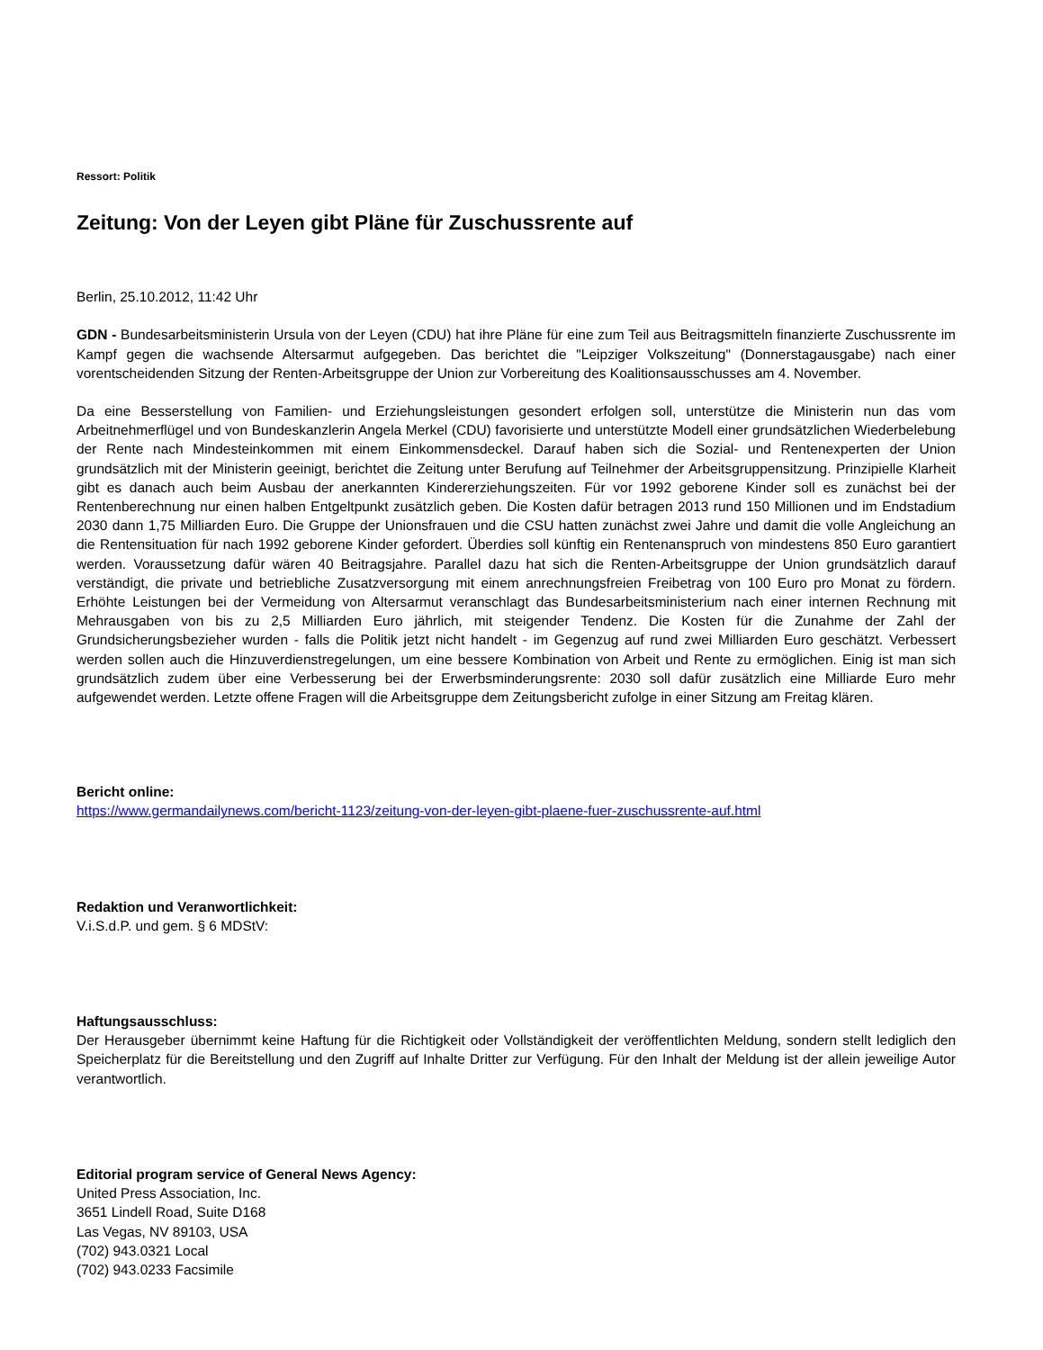Ressort: Politik
Zeitung: Von der Leyen gibt Pläne für Zuschussrente auf
Berlin, 25.10.2012, 11:42 Uhr
GDN - Bundesarbeitsministerin Ursula von der Leyen (CDU) hat ihre Pläne für eine zum Teil aus Beitragsmitteln finanzierte Zuschussrente im Kampf gegen die wachsende Altersarmut aufgegeben. Das berichtet die "Leipziger Volkszeitung" (Donnerstagausgabe) nach einer vorentscheidenden Sitzung der Renten-Arbeitsgruppe der Union zur Vorbereitung des Koalitionsausschusses am 4. November.
Da eine Besserstellung von Familien- und Erziehungsleistungen gesondert erfolgen soll, unterstütze die Ministerin nun das vom Arbeitnehmerflügel und von Bundeskanzlerin Angela Merkel (CDU) favorisierte und unterstützte Modell einer grundsätzlichen Wiederbelebung der Rente nach Mindesteinkommen mit einem Einkommensdeckel. Darauf haben sich die Sozial- und Rentenexperten der Union grundsätzlich mit der Ministerin geeinigt, berichtet die Zeitung unter Berufung auf Teilnehmer der Arbeitsgruppensitzung. Prinzipielle Klarheit gibt es danach auch beim Ausbau der anerkannten Kindererziehungszeiten. Für vor 1992 geborene Kinder soll es zunächst bei der Rentenberechnung nur einen halben Entgeltpunkt zusätzlich geben. Die Kosten dafür betragen 2013 rund 150 Millionen und im Endstadium 2030 dann 1,75 Milliarden Euro. Die Gruppe der Unionsfrauen und die CSU hatten zunächst zwei Jahre und damit die volle Angleichung an die Rentensituation für nach 1992 geborene Kinder gefordert. Überdies soll künftig ein Rentenanspruch von mindestens 850 Euro garantiert werden. Voraussetzung dafür wären 40 Beitragsjahre. Parallel dazu hat sich die Renten-Arbeitsgruppe der Union grundsätzlich darauf verständigt, die private und betriebliche Zusatzversorgung mit einem anrechnungsfreien Freibetrag von 100 Euro pro Monat zu fördern. Erhöhte Leistungen bei der Vermeidung von Altersarmut veranschlagt das Bundesarbeitsministerium nach einer internen Rechnung mit Mehrausgaben von bis zu 2,5 Milliarden Euro jährlich, mit steigender Tendenz. Die Kosten für die Zunahme der Zahl der Grundsicherungsbezieher wurden - falls die Politik jetzt nicht handelt - im Gegenzug auf rund zwei Milliarden Euro geschätzt. Verbessert werden sollen auch die Hinzuverdienstregelungen, um eine bessere Kombination von Arbeit und Rente zu ermöglichen. Einig ist man sich grundsätzlich zudem über eine Verbesserung bei der Erwerbsminderungsrente: 2030 soll dafür zusätzlich eine Milliarde Euro mehr aufgewendet werden. Letzte offene Fragen will die Arbeitsgruppe dem Zeitungsbericht zufolge in einer Sitzung am Freitag klären.
Bericht online:
https://www.germandailynews.com/bericht-1123/zeitung-von-der-leyen-gibt-plaene-fuer-zuschussrente-auf.html
Redaktion und Veranwortlichkeit:
V.i.S.d.P. und gem. § 6 MDStV:
Haftungsausschluss:
Der Herausgeber übernimmt keine Haftung für die Richtigkeit oder Vollständigkeit der veröffentlichten Meldung, sondern stellt lediglich den Speicherplatz für die Bereitstellung und den Zugriff auf Inhalte Dritter zur Verfügung. Für den Inhalt der Meldung ist der allein jeweilige Autor verantwortlich.
Editorial program service of General News Agency:
United Press Association, Inc.
3651 Lindell Road, Suite D168
Las Vegas, NV 89103, USA
(702) 943.0321 Local
(702) 943.0233 Facsimile